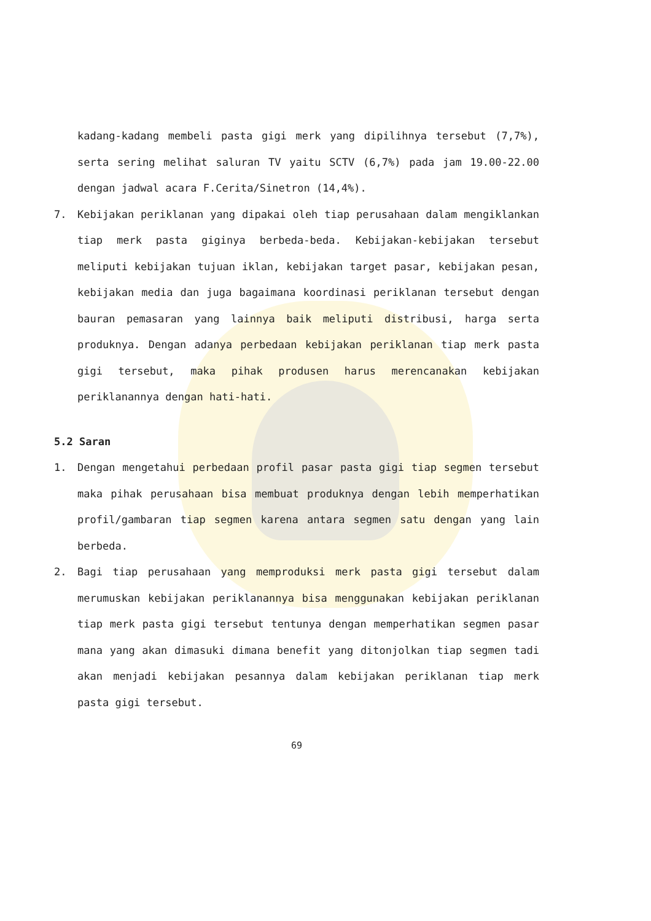kadang-kadang membeli pasta gigi merk yang dipilihnya tersebut (7,7%), serta sering melihat saluran TV yaitu SCTV (6,7%) pada jam 19.00-22.00 dengan jadwal acara F.Cerita/Sinetron (14,4%).
7. Kebijakan periklanan yang dipakai oleh tiap perusahaan dalam mengiklankan tiap merk pasta giginya berbeda-beda. Kebijakan-kebijakan tersebut meliputi kebijakan tujuan iklan, kebijakan target pasar, kebijakan pesan, kebijakan media dan juga bagaimana koordinasi periklanan tersebut dengan bauran pemasaran yang lainnya baik meliputi distribusi, harga serta produknya. Dengan adanya perbedaan kebijakan periklanan tiap merk pasta gigi tersebut, maka pihak produsen harus merencanakan kebijakan periklanannya dengan hati-hati.
5.2 Saran
1. Dengan mengetahui perbedaan profil pasar pasta gigi tiap segmen tersebut maka pihak perusahaan bisa membuat produknya dengan lebih memperhatikan profil/gambaran tiap segmen karena antara segmen satu dengan yang lain berbeda.
2. Bagi tiap perusahaan yang memproduksi merk pasta gigi tersebut dalam merumuskan kebijakan periklanannya bisa menggunakan kebijakan periklanan tiap merk pasta gigi tersebut tentunya dengan memperhatikan segmen pasar mana yang akan dimasuki dimana benefit yang ditonjolkan tiap segmen tadi akan menjadi kebijakan pesannya dalam kebijakan periklanan tiap merk pasta gigi tersebut.
69